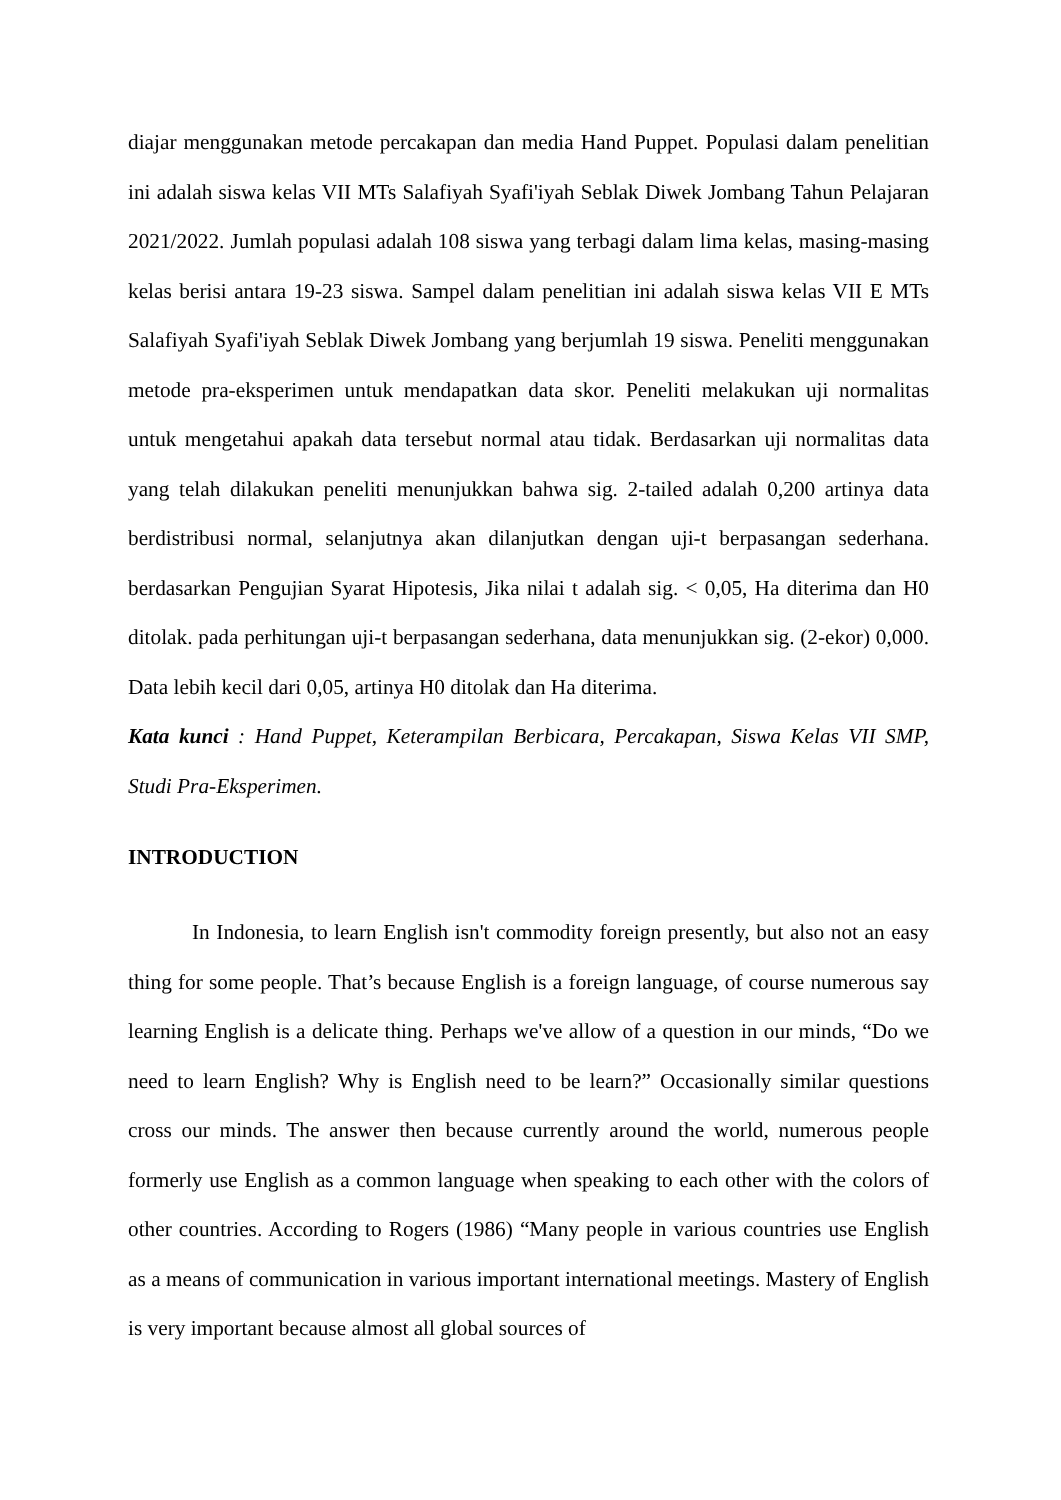diajar menggunakan metode percakapan dan media Hand Puppet. Populasi dalam penelitian ini adalah siswa kelas VII MTs Salafiyah Syafi'iyah Seblak Diwek Jombang Tahun Pelajaran 2021/2022. Jumlah populasi adalah 108 siswa yang terbagi dalam lima kelas, masing-masing kelas berisi antara 19-23 siswa. Sampel dalam penelitian ini adalah siswa kelas VII E MTs Salafiyah Syafi'iyah Seblak Diwek Jombang yang berjumlah 19 siswa. Peneliti menggunakan metode pra-eksperimen untuk mendapatkan data skor. Peneliti melakukan uji normalitas untuk mengetahui apakah data tersebut normal atau tidak. Berdasarkan uji normalitas data yang telah dilakukan peneliti menunjukkan bahwa sig. 2-tailed adalah 0,200 artinya data berdistribusi normal, selanjutnya akan dilanjutkan dengan uji-t berpasangan sederhana. berdasarkan Pengujian Syarat Hipotesis, Jika nilai t adalah sig. < 0,05, Ha diterima dan H0 ditolak. pada perhitungan uji-t berpasangan sederhana, data menunjukkan sig. (2-ekor) 0,000. Data lebih kecil dari 0,05, artinya H0 ditolak dan Ha diterima.
Kata kunci : Hand Puppet, Keterampilan Berbicara, Percakapan, Siswa Kelas VII SMP, Studi Pra-Eksperimen.
INTRODUCTION
In Indonesia, to learn English isn't commodity foreign presently, but also not an easy thing for some people. That’s because English is a foreign language, of course numerous say learning English is a delicate thing. Perhaps we've allow of a question in our minds, “Do we need to learn English? Why is English need to be learn?” Occasionally similar questions cross our minds. The answer then because currently around the world, numerous people formerly use English as a common language when speaking to each other with the colors of other countries. According to Rogers (1986) “Many people in various countries use English as a means of communication in various important international meetings. Mastery of English is very important because almost all global sources of